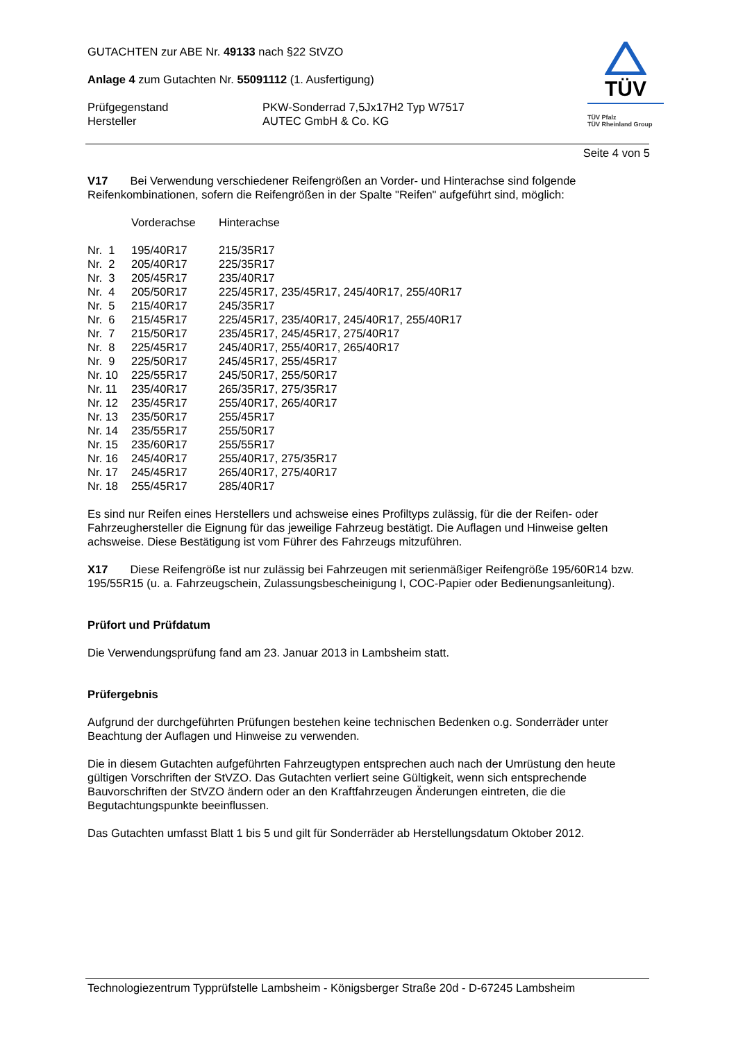GUTACHTEN zur ABE Nr. 49133 nach §22 StVZO
Anlage 4 zum Gutachten Nr. 55091112 (1. Ausfertigung)
| Prüfgegenstand | PKW-Sonderrad 7,5Jx17H2 Typ W7517 |
| Hersteller | AUTEC GmbH & Co. KG |
TÜV
TÜV Pfalz
TÜV Rheinland Group
Seite 4 von 5
V17 Bei Verwendung verschiedener Reifengrößen an Vorder- und Hinterachse sind folgende Reifenkombinationen, sofern die Reifengrößen in der Spalte "Reifen" aufgeführt sind, möglich:
| | Vorderachse | Hinterachse |
| Nr. 1 | 195/40R17 | 215/35R17 |
| Nr. 2 | 205/40R17 | 225/35R17 |
| Nr. 3 | 205/45R17 | 235/40R17 |
| Nr. 4 | 205/50R17 | 225/45R17, 235/45R17, 245/40R17, 255/40R17 |
| Nr. 5 | 215/40R17 | 245/35R17 |
| Nr. 6 | 215/45R17 | 225/45R17, 235/40R17, 245/40R17, 255/40R17 |
| Nr. 7 | 215/50R17 | 235/45R17, 245/45R17, 275/40R17 |
| Nr. 8 | 225/45R17 | 245/40R17, 255/40R17, 265/40R17 |
| Nr. 9 | 225/50R17 | 245/45R17, 255/45R17 |
| Nr. 10 | 225/55R17 | 245/50R17, 255/50R17 |
| Nr. 11 | 235/40R17 | 265/35R17, 275/35R17 |
| Nr. 12 | 235/45R17 | 255/40R17, 265/40R17 |
| Nr. 13 | 235/50R17 | 255/45R17 |
| Nr. 14 | 235/55R17 | 255/50R17 |
| Nr. 15 | 235/60R17 | 255/55R17 |
| Nr. 16 | 245/40R17 | 255/40R17, 275/35R17 |
| Nr. 17 | 245/45R17 | 265/40R17, 275/40R17 |
| Nr. 18 | 255/45R17 | 285/40R17 |
Es sind nur Reifen eines Herstellers und achsweise eines Profiltyps zulässig, für die der Reifen- oder Fahrzeughersteller die Eignung für das jeweilige Fahrzeug bestätigt. Die Auflagen und Hinweise gelten achsweise. Diese Bestätigung ist vom Führer des Fahrzeugs mitzuführen.
X17 Diese Reifengröße ist nur zulässig bei Fahrzeugen mit serienmäßiger Reifengröße 195/60R14 bzw. 195/55R15 (u. a. Fahrzeugschein, Zulassungsbescheinigung I, COC-Papier oder Bedienungsanleitung).
Prüfort und Prüfdatum
Die Verwendungsprüfung fand am 23. Januar 2013 in Lambsheim statt.
Prüfergebnis
Aufgrund der durchgeführten Prüfungen bestehen keine technischen Bedenken o.g. Sonderräder unter Beachtung der Auflagen und Hinweise zu verwenden.
Die in diesem Gutachten aufgeführten Fahrzeugtypen entsprechen auch nach der Umrüstung den heute gültigen Vorschriften der StVZO. Das Gutachten verliert seine Gültigkeit, wenn sich entsprechende Bauvorschriften der StVZO ändern oder an den Kraftfahrzeugen Änderungen eintreten, die die Begutachtungspunkte beeinflussen.
Das Gutachten umfasst Blatt 1 bis 5 und gilt für Sonderräder ab Herstellungsdatum Oktober 2012.
Technologiezentrum Typprüfstelle Lambsheim - Königsberger Straße 20d - D-67245 Lambsheim